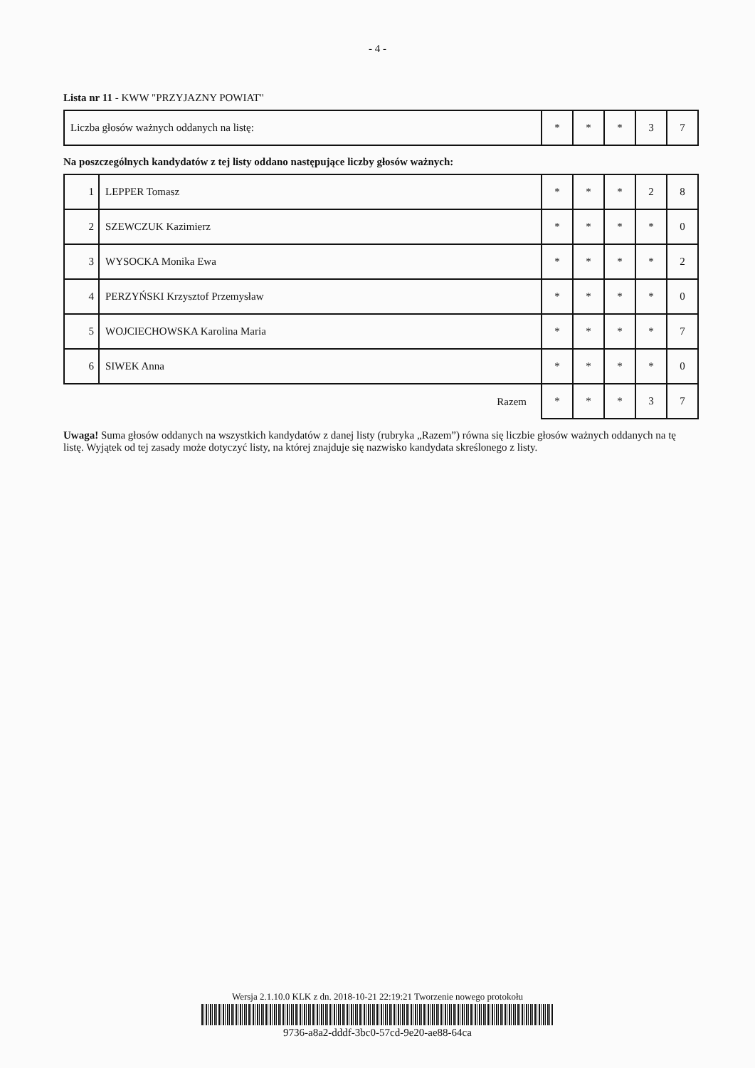- 4 -
Lista nr 11 - KWW "PRZYJAZNY POWIAT"
| Liczba głosów ważnych oddanych na listę: | * | * | * | 3 | 7 |
Na poszczególnych kandydatów z tej listy oddano następujące liczby głosów ważnych:
| 1 | LEPPER Tomasz | * | * | * | 2 | 8 |
| 2 | SZEWCZUK Kazimierz | * | * | * | * | 0 |
| 3 | WYSOCKA Monika Ewa | * | * | * | * | 2 |
| 4 | PERZYŃSKI Krzysztof Przemysław | * | * | * | * | 0 |
| 5 | WOJCIECHOWSKA Karolina Maria | * | * | * | * | 7 |
| 6 | SIWEK Anna | * | * | * | * | 0 |
| Razem | | * | * | * | 3 | 7 |
Uwaga! Suma głosów oddanych na wszystkich kandydatów z danej listy (rubryka „Razem”) równa się liczbie głosów ważnych oddanych na tę listę. Wyjątek od tej zasady może dotyczyć listy, na której znajduje się nazwisko kandydata skreślonego z listy.
Wersja 2.1.10.0 KLK z dn. 2018-10-21 22:19:21 Tworzenie nowego protokołu
9736-a8a2-dddf-3bc0-57cd-9e20-ae88-64ca